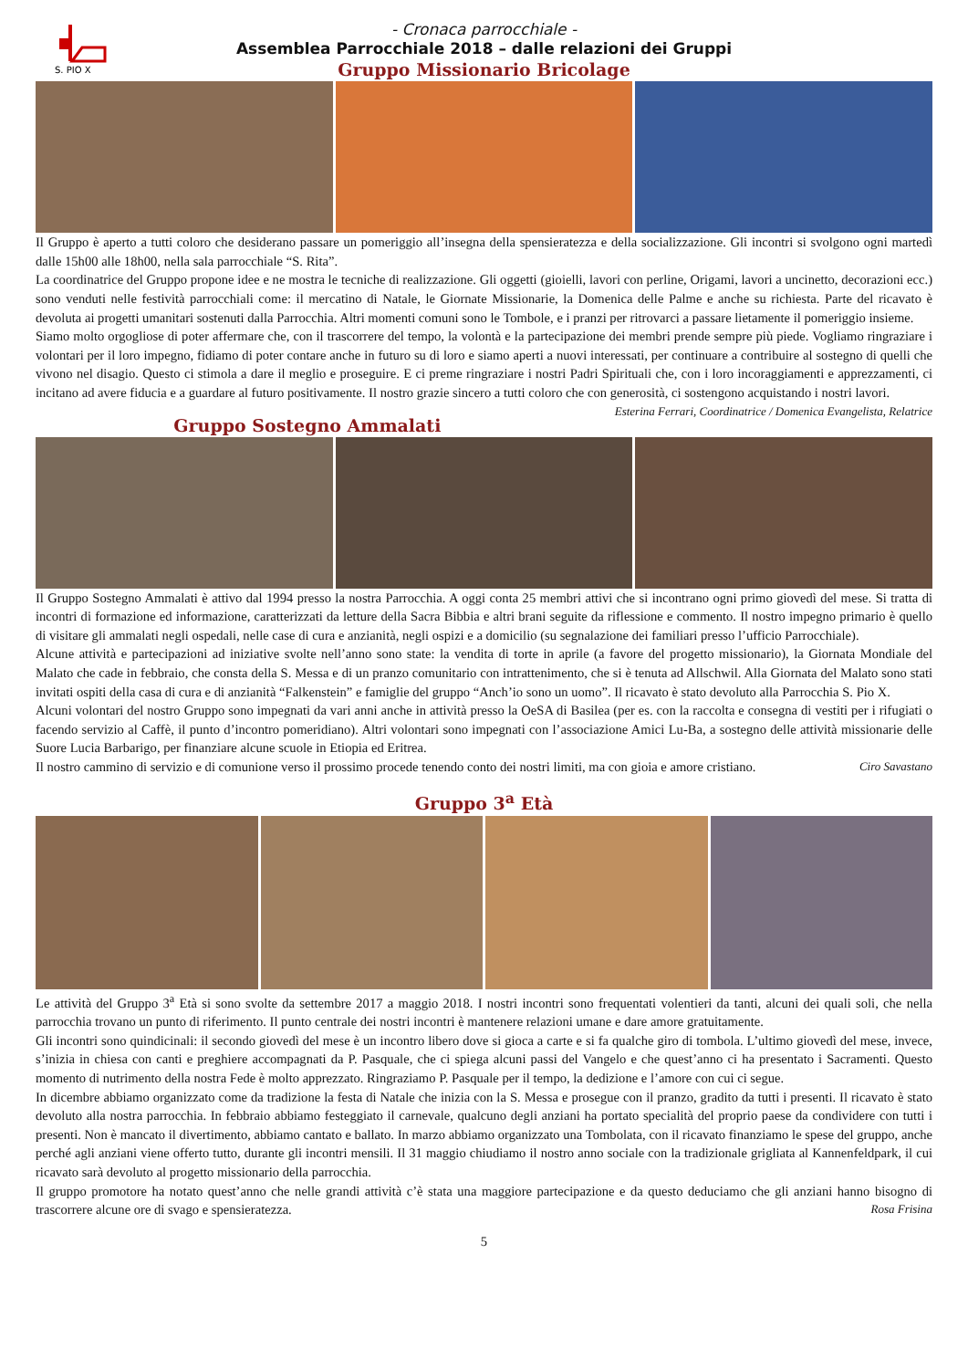S. PIO X
- Cronaca parrocchiale -
Assemblea Parrocchiale 2018 – dalle relazioni dei Gruppi
Gruppo Missionario Bricolage
Il Gruppo è aperto a tutti coloro che desiderano passare un pomeriggio all’insegna della spensieratezza e della socializzazione. Gli incontri si svolgono ogni martedì dalle 15h00 alle 18h00, nella sala parrocchiale “S. Rita”.
La coordinatrice del Gruppo propone idee e ne mostra le tecniche di realizzazione. Gli oggetti (gioielli, lavori con perline, Origami, lavori a uncinetto, decorazioni ecc.) sono venduti nelle festività parrocchiali come: il mercatino di Natale, le Giornate Missionarie, la Domenica delle Palme e anche su richiesta. Parte del ricavato è devoluta ai progetti umanitari sostenuti dalla Parrocchia. Altri momenti comuni sono le Tombole, e i pranzi per ritrovarci a passare lietamente il pomeriggio insieme.
Siamo molto orgogliose di poter affermare che, con il trascorrere del tempo, la volontà e la partecipazione dei membri prende sempre più piede. Vogliamo ringraziare i volontari per il loro impegno, fidiamo di poter contare anche in futuro su di loro e siamo aperti a nuovi interessati, per continuare a contribuire al sostegno di quelli che vivono nel disagio. Questo ci stimola a dare il meglio e proseguire. E ci preme ringraziare i nostri Padri Spirituali che, con i loro incoraggiamenti e apprezzamenti, ci incitano ad avere fiducia e a guardare al futuro positivamente. Il nostro grazie sincero a tutti coloro che con generosità, ci sostengono acquistando i nostri lavori. Esterina Ferrari, Coordinatrice / Domenica Evangelista, Relatrice
Gruppo Sostegno Ammalati
Il Gruppo Sostegno Ammalati è attivo dal 1994 presso la nostra Parrocchia. A oggi conta 25 membri attivi che si incontrano ogni primo giovedì del mese. Si tratta di incontri di formazione ed informazione, caratterizzati da letture della Sacra Bibbia e altri brani seguite da riflessione e commento. Il nostro impegno primario è quello di visitare gli ammalati negli ospedali, nelle case di cura e anzianità, negli ospizi e a domicilio (su segnalazione dei familiari presso l’ufficio Parrocchiale).
Alcune attività e partecipazioni ad iniziative svolte nell’anno sono state: la vendita di torte in aprile (a favore del progetto missionario), la Giornata Mondiale del Malato che cade in febbraio, che consta della S. Messa e di un pranzo comunitario con intrattenimento, che si è tenuta ad Allschwil. Alla Giornata del Malato sono stati invitati ospiti della casa di cura e di anzianità “Falkenstein” e famiglie del gruppo “Anch’io sono un uomo”. Il ricavato è stato devoluto alla Parrocchia S. Pio X.
Alcuni volontari del nostro Gruppo sono impegnati da vari anni anche in attività presso la OeSA di Basilea (per es. con la raccolta e consegna di vestiti per i rifugiati o facendo servizio al Caffè, il punto d’incontro pomeridiano). Altri volontari sono impegnati con l’associazione Amici Lu-Ba, a sostegno delle attività missionarie delle Suore Lucia Barbarigo, per finanziare alcune scuole in Etiopia ed Eritrea.
Il nostro cammino di servizio e di comunione verso il prossimo procede tenendo conto dei nostri limiti, ma con gioia e amore cristiano. Ciro Savastano
Gruppo 3<sup>a</sup> Età
Le attività del Gruppo 3<sup>a</sup> Età si sono svolte da settembre 2017 a maggio 2018. I nostri incontri sono frequentati volentieri da tanti, alcuni dei quali soli, che nella parrocchia trovano un punto di riferimento. Il punto centrale dei nostri incontri è mantenere relazioni umane e dare amore gratuitamente.
Gli incontri sono quindicinali: il secondo giovedì del mese è un incontro libero dove si gioca a carte e si fa qualche giro di tombola. L’ultimo giovedì del mese, invece, s’inizia in chiesa con canti e preghiere accompagnati da P. Pasquale, che ci spiega alcuni passi del Vangelo e che quest’anno ci ha presentato i Sacramenti. Questo momento di nutrimento della nostra Fede è molto apprezzato. Ringraziamo P. Pasquale per il tempo, la dedizione e l’amore con cui ci segue.
In dicembre abbiamo organizzato come da tradizione la festa di Natale che inizia con la S. Messa e prosegue con il pranzo, gradito da tutti i presenti. Il ricavato è stato devoluto alla nostra parrocchia. In febbraio abbiamo festeggiato il carnevale, qualcuno degli anziani ha portato specialità del proprio paese da condividere con tutti i presenti. Non è mancato il divertimento, abbiamo cantato e ballato. In marzo abbiamo organizzato una Tombolata, con il ricavato finanziamo le spese del gruppo, anche perché agli anziani viene offerto tutto, durante gli incontri mensili. Il 31 maggio chiudiamo il nostro anno sociale con la tradizionale grigliata al Kannenfeldpark, il cui ricavato sarà devoluto al progetto missionario della parrocchia.
Il gruppo promotore ha notato quest’anno che nelle grandi attività c’è stata una maggiore partecipazione e da questo deduciamo che gli anziani hanno bisogno di trascorrere alcune ore di svago e spensieratezza. Rosa Frisina
5